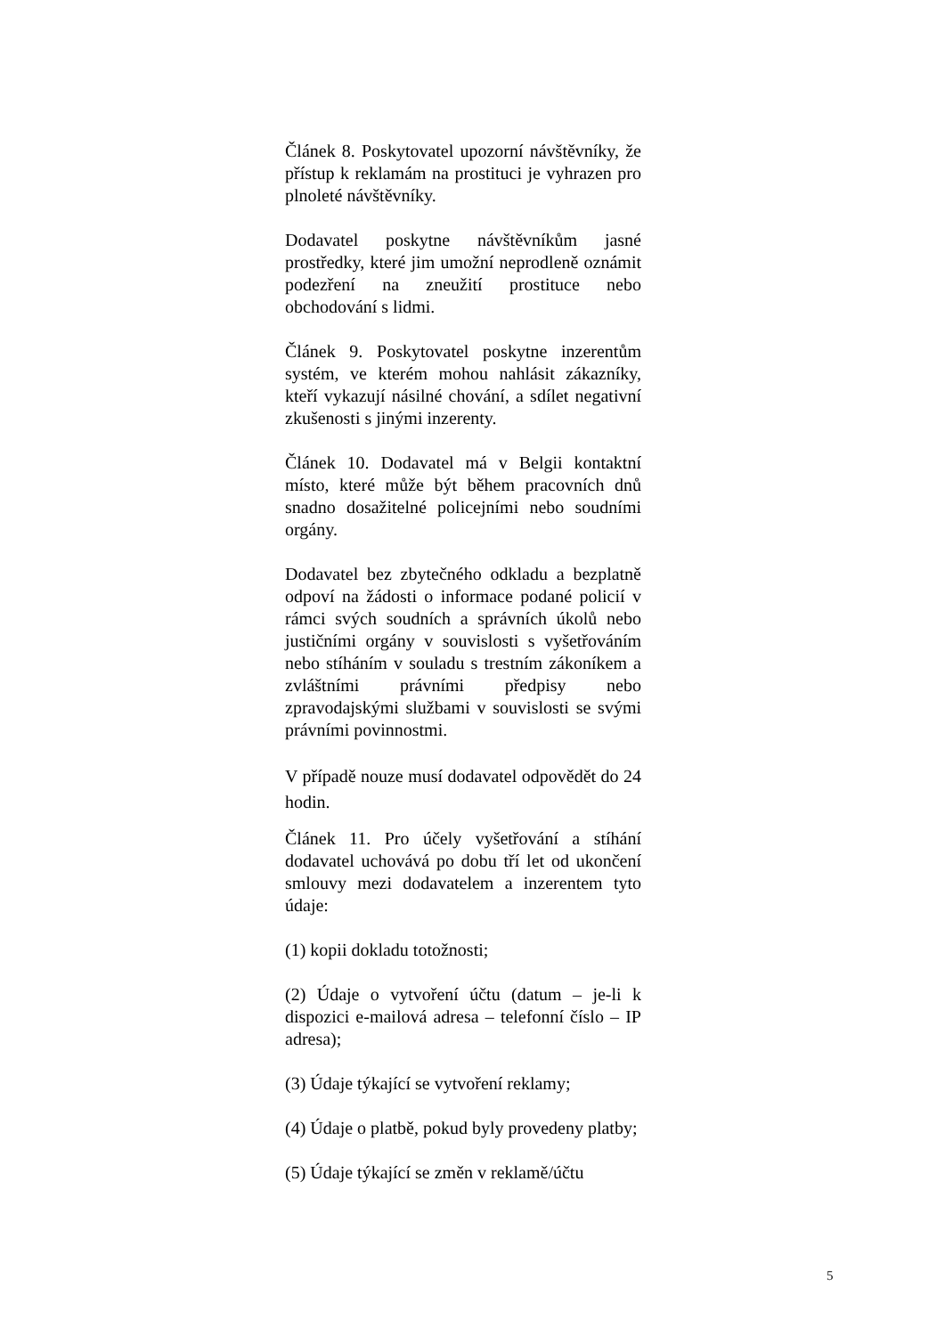Článek 8. Poskytovatel upozorní návštěvníky, že přístup k reklamám na prostituci je vyhrazen pro plnoleté návštěvníky.
Dodavatel poskytne návštěvníkům jasné prostředky, které jim umožní neprodleně oznámit podezření na zneužití prostituce nebo obchodování s lidmi.
Článek 9. Poskytovatel poskytne inzerentům systém, ve kterém mohou nahlásit zákazníky, kteří vykazují násilné chování, a sdílet negativní zkušenosti s jinými inzerenty.
Článek 10. Dodavatel má v Belgii kontaktní místo, které může být během pracovních dnů snadno dosažitelné policejními nebo soudními orgány.
Dodavatel bez zbytečného odkladu a bezplatně odpoví na žádosti o informace podané policií v rámci svých soudních a správních úkolů nebo justičními orgány v souvislosti s vyšetřováním nebo stíháním v souladu s trestním zákoníkem a zvláštními právními předpisy nebo zpravodajskými službami v souvislosti se svými právními povinnostmi.
V případě nouze musí dodavatel odpovědět do 24 hodin.
Článek 11. Pro účely vyšetřování a stíhání dodavatel uchovává po dobu tří let od ukončení smlouvy mezi dodavatelem a inzerentem tyto údaje:
(1) kopii dokladu totožnosti;
(2) Údaje o vytvoření účtu (datum – je-li k dispozici e-mailová adresa – telefonní číslo – IP adresa);
(3) Údaje týkající se vytvoření reklamy;
(4) Údaje o platbě, pokud byly provedeny platby;
(5) Údaje týkající se změn v reklamě/účtu
5